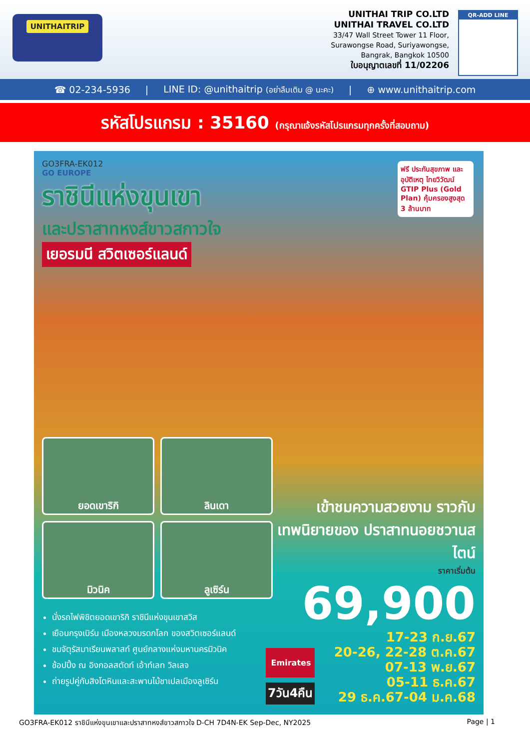UNITHAITRIP
UNITHAI TRIP CO.LTD
UNITHAI TRAVEL CO.LTD
33/47 Wall Street Tower 11 Floor,
Surawongse Road, Suriyawongse,
Bangrak, Bangkok 10500
ใบอนุญาตเลขที่ 11/02206
QR-ADD LINE
☎ 02-234-5936 | LINE ID: @unithaitrip (อย่าลืมเติม @ นะคะ) | ⊕ www.unithaitrip.com
รหัสโปรแกรม : 35160 (กรุณาแจ้งรหัสโปรแกรมทุกครั้งที่สอบถาม)
GO3FRA-EK012
GO EUROPE
ฟรี ประกันสุขภาพ และอุบัติเหตุ ไทยวิวัฒน์ GTIP Plus (Gold Plan) คุ้มครองสูงสุด 3 ล้านบาท
ราชินีแห่งขุนเขา
และปราสาทหงส์ขาวสกาวใจ
เยอรมนี สวิตเซอร์แลนด์
ยอดเขาริกิ
ลินเดา
มิวนิค
ลูเซิร์น
นั่งรถไฟพิชิตยอดเขาริกิ ราชินีแห่งขุนเขาสวิส
เยือนกรุงเบิร์น เมืองหลวงมรดกโลก ของสวิตเซอร์แลนด์
ชมจัตุรัสมาเรียนพลาสท์ ศูนย์กลางแห่งมหานครมิวนิค
ช้อปปิ้ง ณ อิงกอลสตัดท์ เอ้าท์เลท วิลเลจ
ถ่ายรูปคู่กับสิงโตหินและสะพานไม้ชาเปลเมืองลูเซิร์น
เข้าชมความสวยงาม ราวกับเทพนิยายของ ปราสาทนอยชวานสไตน์
ราคาเริ่มต้น
69,900
Emirates
7วัน4คืน
17-23 ก.ย.67
20-26, 22-28 ต.ค.67
07-13 พ.ย.67
05-11 ธ.ค.67
29 ธ.ค.67-04 ม.ค.68
GO3FRA-EK012 ราชินีแห่งขุนเขาและปราสาทหงส์ขาวสกาวใจ D-CH 7D4N-EK Sep-Dec, NY2025 Page | 1